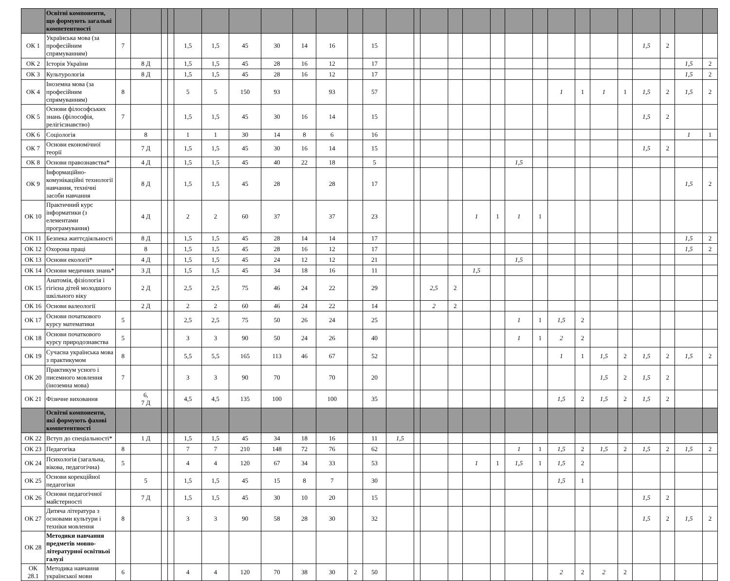| | Освітні компоненти, що формують загальні компетентності | | | | | | | | | | | | | | | | | | | | | | | | | | | | |
| ОК 1 | Українська мова (за професійним спрямуванням) | 7 | | | | 1,5 | 1,5 | 45 | 30 | 14 | 16 | | 15 | | | | | | | | | | | | | 1,5 | 2 | | |
| ОК 2 | Історія України | | 8 Д | | | 1,5 | 1,5 | 45 | 28 | 16 | 12 | | 17 | | | | | | | | | | | | | | | 1,5 | 2 |
| ОК 3 | Культурологія | | 8 Д | | | 1,5 | 1,5 | 45 | 28 | 16 | 12 | | 17 | | | | | | | | | | | | | | | 1,5 | 2 |
| ОК 4 | Іноземна мова (за професійним спрямуванням) | 8 | | | | 5 | 5 | 150 | 93 | | 93 | | 57 | | | | | | | | | 1 | 1 | 1 | 1 | 1,5 | 2 | 1,5 | 2 |
| ОК 5 | Основи філософських знань (філософія, релігієзнавство) | 7 | | | | 1,5 | 1,5 | 45 | 30 | 16 | 14 | | 15 | | | | | | | | | | | | | 1,5 | 2 | | |
| ОК 6 | Соціологія | | 8 | | | 1 | 1 | 30 | 14 | 8 | 6 | | 16 | | | | | | | | | | | | | | | 1 | 1 |
| ОК 7 | Основи економічної теорії | | 7 Д | | | 1,5 | 1,5 | 45 | 30 | 16 | 14 | | 15 | | | | | | | | | | | | | 1,5 | 2 | | |
| ОК 8 | Основи правознавства* | | 4 Д | | | 1,5 | 1,5 | 45 | 40 | 22 | 18 | | 5 | | | | | | | 1,5 | | | | | | | | | |
| ОК 9 | Інформаційно-комунікаційні технології навчання, технічні засоби навчання | | 8 Д | | | 1,5 | 1,5 | 45 | 28 | | 28 | | 17 | | | | | | | | | | | | | | | 1,5 | 2 |
| ОК 10 | Практичний курс інформатики (з елементами програмування) | | 4 Д | | | 2 | 2 | 60 | 37 | | 37 | | 23 | | | | | 1 | 1 | 1 | 1 | | | | | | | | |
| ОК 11 | Безпека життєдіяльності | | 8 Д | | | 1,5 | 1,5 | 45 | 28 | 14 | 14 | | 17 | | | | | | | | | | | | | | | 1,5 | 2 |
| ОК 12 | Охорона праці | | 8 | | | 1,5 | 1,5 | 45 | 28 | 16 | 12 | | 17 | | | | | | | | | | | | | | | 1,5 | 2 |
| ОК 13 | Основи екології* | | 4 Д | | | 1,5 | 1,5 | 45 | 24 | 12 | 12 | | 21 | | | | | | | 1,5 | | | | | | | | | |
| ОК 14 | Основи медичних знань* | | 3 Д | | | 1,5 | 1,5 | 45 | 34 | 18 | 16 | | 11 | | | | | 1,5 | | | | | | | | | | | |
| ОК 15 | Анатомія, фізіологія і гігієна дітей молодшого шкільного віку | | 2 Д | | | 2,5 | 2,5 | 75 | 46 | 24 | 22 | | 29 | | | 2,5 | 2 | | | | | | | | | | | | |
| ОК 16 | Основи валеології | | 2 Д | | | 2 | 2 | 60 | 46 | 24 | 22 | | 14 | | | 2 | 2 | | | | | | | | | | | | |
| ОК 17 | Основи початкового курсу математики | 5 | | | | 2,5 | 2,5 | 75 | 50 | 26 | 24 | | 25 | | | | | | | 1 | 1 | 1,5 | 2 | | | | | | |
| ОК 18 | Основи початкового курсу природознавства | 5 | | | | 3 | 3 | 90 | 50 | 24 | 26 | | 40 | | | | | | | 1 | 1 | 2 | 2 | | | | | | |
| ОК 19 | Сучасна українська мова з практикумом | 8 | | | | 5,5 | 5,5 | 165 | 113 | 46 | 67 | | 52 | | | | | | | | | 1 | 1 | 1,5 | 2 | 1,5 | 2 | 1,5 | 2 |
| ОК 20 | Практикум усного і писемного мовлення (іноземна мова) | 7 | | | | 3 | 3 | 90 | 70 | | 70 | | 20 | | | | | | | | | | | 1,5 | 2 | 1,5 | 2 | | |
| ОК 21 | Фізичне виховання | | 6, 7 Д | | | 4,5 | 4,5 | 135 | 100 | | 100 | | 35 | | | | | | | | | 1,5 | 2 | 1,5 | 2 | 1,5 | 2 | | |
| | Освітні компоненти, які формують фахові компетентності | | | | | | | | | | | | | | | | | | | | | | | | | | | | |
| ОК 22 | Вступ до спеціальності* | | 1 Д | | | 1,5 | 1,5 | 45 | 34 | 18 | 16 | | 11 | 1,5 | | | | | | | | | | | | | | | |
| ОК 23 | Педагогіка | 8 | | | | 7 | 7 | 210 | 148 | 72 | 76 | | 62 | | | | | | | 1 | 1 | 1,5 | 2 | 1,5 | 2 | 1,5 | 2 | 1,5 | 2 |
| ОК 24 | Психологія (загальна, вікова, педагогічна) | 5 | | | | 4 | 4 | 120 | 67 | 34 | 33 | | 53 | | | | | 1 | 1 | 1,5 | 1 | 1,5 | 2 | | | | | | |
| ОК 25 | Основи корекційної педагогіки | | 5 | | | 1,5 | 1,5 | 45 | 15 | 8 | 7 | | 30 | | | | | | | | | 1,5 | 1 | | | | | | |
| ОК 26 | Основи педагогічної майстерності | | 7 Д | | | 1,5 | 1,5 | 45 | 30 | 10 | 20 | | 15 | | | | | | | | | | | | | 1,5 | 2 | | |
| ОК 27 | Дитяча література з основами культури і техніки мовлення | 8 | | | | 3 | 3 | 90 | 58 | 28 | 30 | | 32 | | | | | | | | | | | | | 1,5 | 2 | 1,5 | 2 |
| ОК 28 | Методики навчання предметів мовно-літературної освітньої галузі | | | | | | | | | | | | | | | | | | | | | | | | | | | | |
| ОК 28.1 | Методика навчання української мови | 6 | | | | 4 | 4 | 120 | 70 | 38 | 30 | 2 | 50 | | | | | | | | | 2 | 2 | 2 | 2 | | | | |